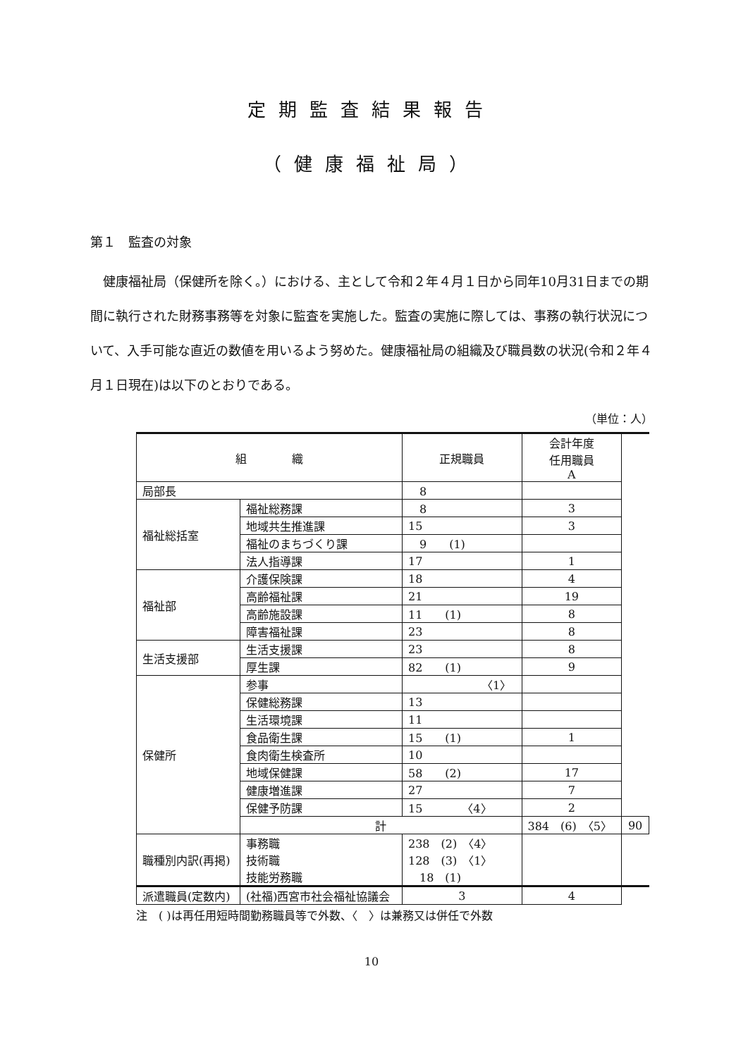定期監査結果報告
（健康福祉局）
第１　監査の対象
健康福祉局（保健所を除く。）における、主として令和２年４月１日から同年10月31日までの期間に執行された財務事務等を対象に監査を実施した。監査の実施に際しては、事務の執行状況について、入手可能な直近の数値を用いるよう努めた。健康福祉局の組織及び職員数の状況(令和２年４月１日現在)は以下のとおりである。
（単位：人）
| 組 織 | | 正規職員 | 会計年度 任用職員 A | |
| --- | --- | --- | --- | --- |
| 局部長 | | 8 | | |
| 福祉総括室 | 福祉総務課 | 8 | 3 | |
| | 地域共生推進課 | 15 | 3 | |
| | 福祉のまちづくり課 | 9 (1) | | |
| | 法人指導課 | 17 | 1 | |
| 福祉部 | 介護保険課 | 18 | 4 | |
| | 高齢福祉課 | 21 | 19 | |
| | 高齢施設課 | 11 (1) | 8 | |
| | 障害福祉課 | 23 | 8 | |
| 生活支援部 | 生活支援課 | 23 | 8 | |
| | 厚生課 | 82 (1) | 9 | |
| 保健所 | 参事 | 〈1〉 | | |
| | 保健総務課 | 13 | | |
| | 生活環境課 | 11 | | |
| | 食品衛生課 | 15 (1) | 1 | |
| | 食肉衛生検査所 | 10 | | |
| | 地域保健課 | 58 (2) | 17 | |
| | 健康増進課 | 27 | 7 | |
| | 保健予防課 | 15 〈4〉 | 2 | |
| | 計 | | 384 (6) 〈5〉 | 90 |
| 職種別内訳(再掲) | 事務職 技術職 技能労務職 | 238 (2) 〈4〉 128 (3) 〈1〉 18 (1) | | |
| 派遣職員(定数内) | (社福)西宮市社会福祉協議会 | 3 | 4 | |
注　( )は再任用短時間勤務職員等で外数、〈　〉は兼務又は併任で外数
10